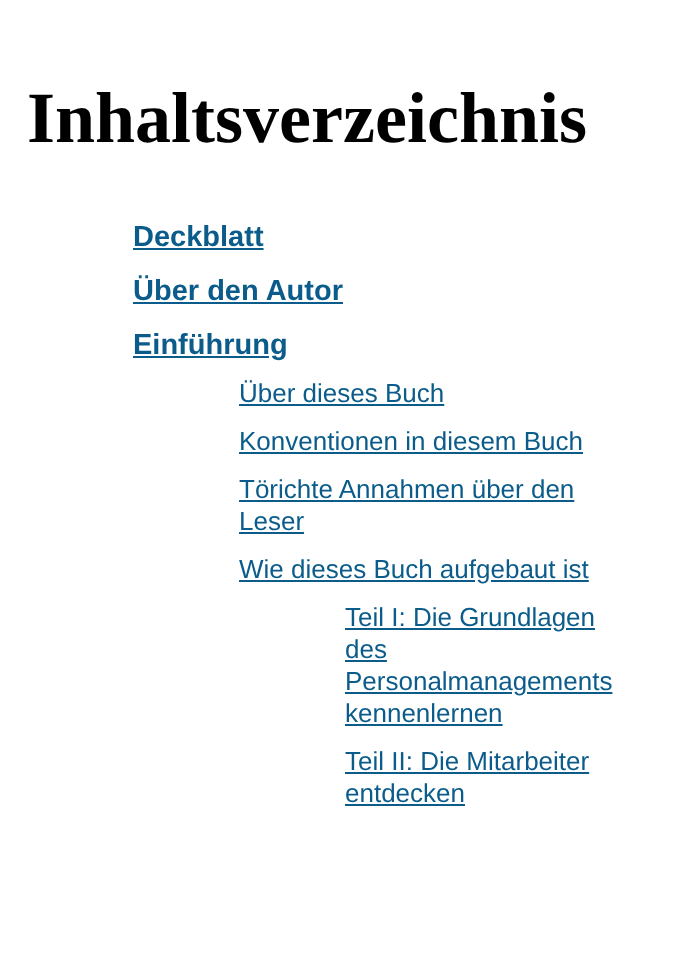Inhaltsverzeichnis
Deckblatt
Über den Autor
Einführung
Über dieses Buch
Konventionen in diesem Buch
Törichte Annahmen über den Leser
Wie dieses Buch aufgebaut ist
Teil I: Die Grundlagen des Personalmanagements kennenlernen
Teil II: Die Mitarbeiter entdecken